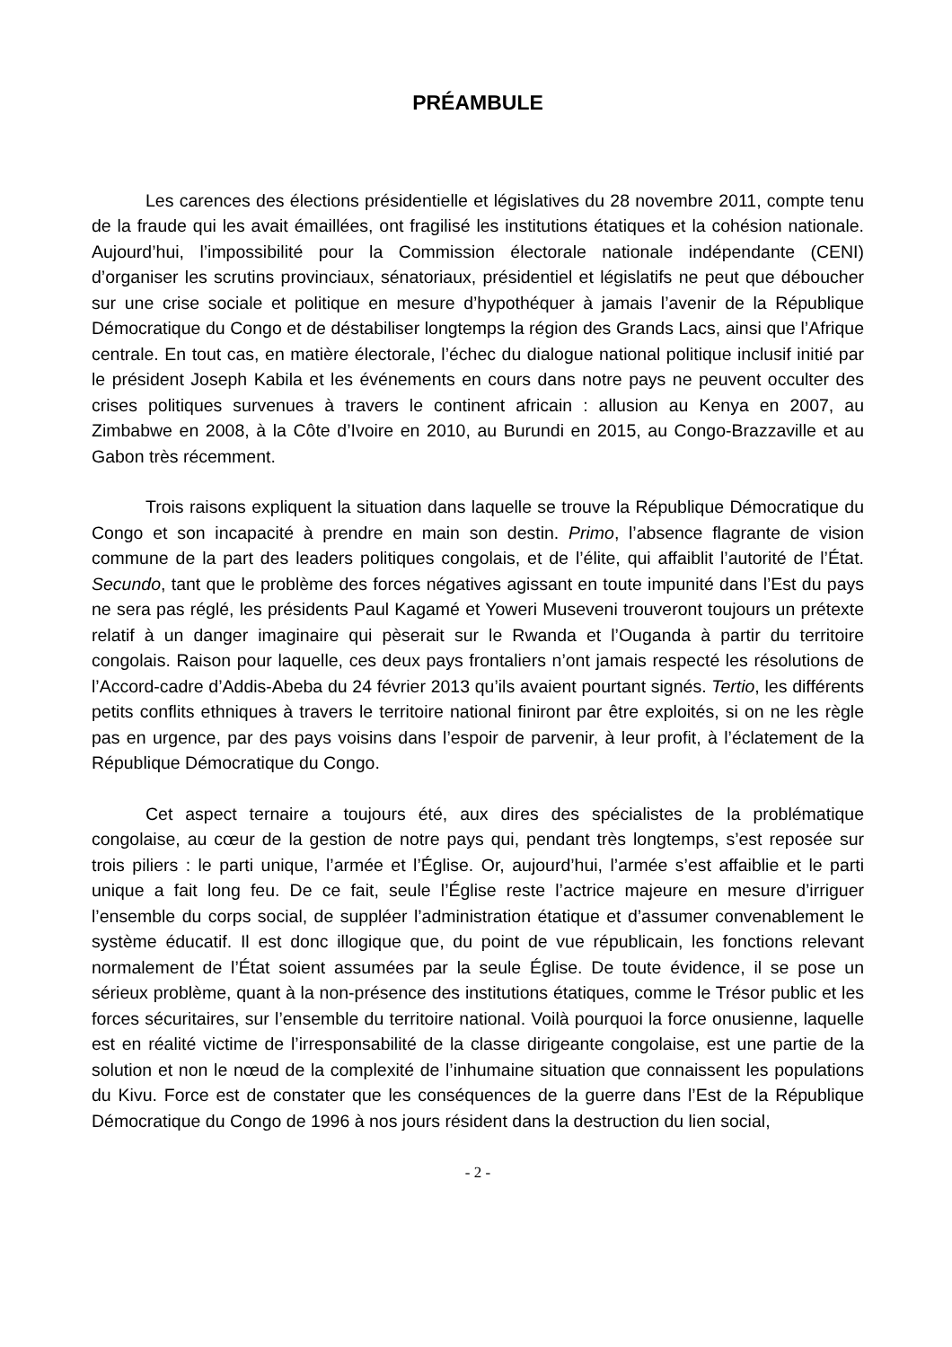PRÉAMBULE
Les carences des élections présidentielle et législatives du 28 novembre 2011, compte tenu de la fraude qui les avait émaillées, ont fragilisé les institutions étatiques et la cohésion nationale. Aujourd’hui, l’impossibilité pour la Commission électorale nationale indépendante (CENI) d’organiser les scrutins provinciaux, sénatoriaux, présidentiel et législatifs ne peut que déboucher sur une crise sociale et politique en mesure d’hypothéquer à jamais l’avenir de la République Démocratique du Congo et de déstabiliser longtemps la région des Grands Lacs, ainsi que l’Afrique centrale. En tout cas, en matière électorale, l’échec du dialogue national politique inclusif initié par le président Joseph Kabila et les événements en cours dans notre pays ne peuvent occulter des crises politiques survenues à travers le continent africain : allusion au Kenya en 2007, au Zimbabwe en 2008, à la Côte d’Ivoire en 2010, au Burundi en 2015, au Congo-Brazzaville et au Gabon très récemment.
Trois raisons expliquent la situation dans laquelle se trouve la République Démocratique du Congo et son incapacité à prendre en main son destin. Primo, l’absence flagrante de vision commune de la part des leaders politiques congolais, et de l’élite, qui affaiblit l’autorité de l’État. Secundo, tant que le problème des forces négatives agissant en toute impunité dans l’Est du pays ne sera pas réglé, les présidents Paul Kagamé et Yoweri Museveni trouveront toujours un prétexte relatif à un danger imaginaire qui pèserait sur le Rwanda et l’Ouganda à partir du territoire congolais. Raison pour laquelle, ces deux pays frontaliers n’ont jamais respecté les résolutions de l’Accord-cadre d’Addis-Abeba du 24 février 2013 qu’ils avaient pourtant signés. Tertio, les différents petits conflits ethniques à travers le territoire national finiront par être exploités, si on ne les règle pas en urgence, par des pays voisins dans l’espoir de parvenir, à leur profit, à l’éclatement de la République Démocratique du Congo.
Cet aspect ternaire a toujours été, aux dires des spécialistes de la problématique congolaise, au cœur de la gestion de notre pays qui, pendant très longtemps, s’est reposée sur trois piliers : le parti unique, l’armée et l’Église. Or, aujourd’hui, l’armée s’est affaiblie et le parti unique a fait long feu. De ce fait, seule l’Église reste l’actrice majeure en mesure d’irriguer l’ensemble du corps social, de suppléer l’administration étatique et d’assumer convenablement le système éducatif. Il est donc illogique que, du point de vue républicain, les fonctions relevant normalement de l’État soient assumées par la seule Église. De toute évidence, il se pose un sérieux problème, quant à la non-présence des institutions étatiques, comme le Trésor public et les forces sécuritaires, sur l’ensemble du territoire national. Voilà pourquoi la force onusienne, laquelle est en réalité victime de l’irresponsabilité de la classe dirigeante congolaise, est une partie de la solution et non le nœud de la complexité de l’inhumaine situation que connaissent les populations du Kivu. Force est de constater que les conséquences de la guerre dans l’Est de la République Démocratique du Congo de 1996 à nos jours résident dans la destruction du lien social,
- 2 -